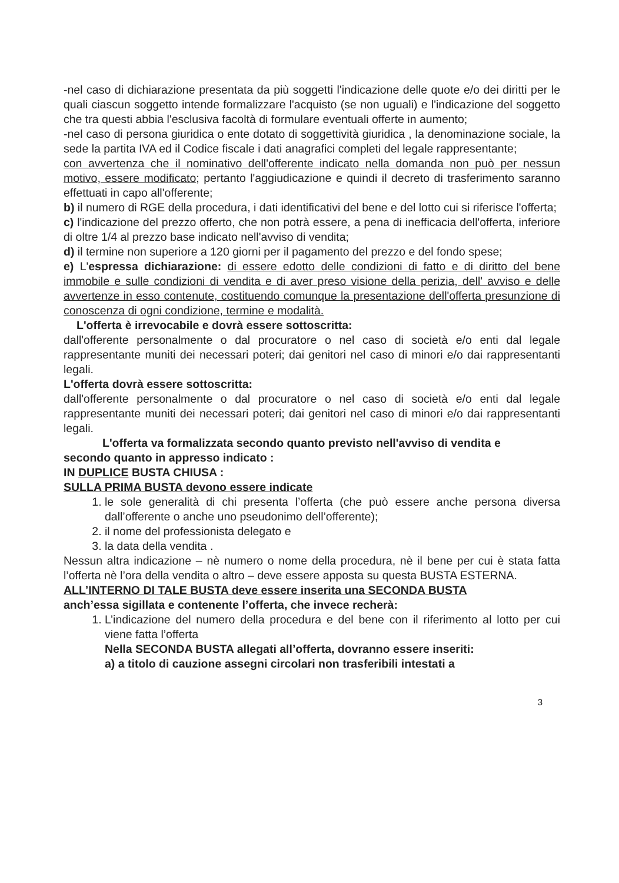-nel caso di dichiarazione presentata da più soggetti l'indicazione delle quote e/o dei diritti per le quali ciascun soggetto intende formalizzare l'acquisto (se non uguali) e l'indicazione del soggetto che tra questi abbia l'esclusiva facoltà di formulare eventuali offerte in aumento;
-nel caso di persona giuridica o ente dotato di soggettività giuridica , la denominazione sociale, la sede la partita IVA ed il Codice fiscale i dati anagrafici completi del legale rappresentante;
con avvertenza che il nominativo dell'offerente indicato nella domanda non può per nessun motivo, essere modificato; pertanto l'aggiudicazione e quindi il decreto di trasferimento saranno effettuati in capo all'offerente;
b) il numero di RGE della procedura, i dati identificativi del bene e del lotto cui si riferisce l'offerta;
c) l'indicazione del prezzo offerto, che non potrà essere, a pena di inefficacia dell'offerta, inferiore di oltre 1/4 al prezzo base indicato nell'avviso di vendita;
d) il termine non superiore a 120 giorni per il pagamento del prezzo e del fondo spese;
e) L'espressa dichiarazione: di essere edotto delle condizioni di fatto e di diritto del bene immobile e sulle condizioni di vendita e di aver preso visione della perizia, dell' avviso e delle avvertenze in esso contenute, costituendo comunque la presentazione dell'offerta presunzione di conoscenza di ogni condizione, termine e modalità.
L'offerta è irrevocabile e dovrà essere sottoscritta:
dall'offerente personalmente o dal procuratore o nel caso di società e/o enti dal legale rappresentante muniti dei necessari poteri; dai genitori nel caso di minori e/o dai rappresentanti legali.
L'offerta dovrà essere sottoscritta:
dall'offerente personalmente o dal procuratore o nel caso di società e/o enti dal legale rappresentante muniti dei necessari poteri; dai genitori nel caso di minori e/o dai rappresentanti legali.
L'offerta va formalizzata secondo quanto previsto nell'avviso di vendita e
secondo quanto in appresso indicato :
IN DUPLICE BUSTA CHIUSA :
SULLA PRIMA BUSTA devono essere indicate
1. le sole generalità di chi presenta l’offerta (che può essere anche persona diversa dall’offerente o anche uno pseudonimo dell’offerente);
2. il nome del professionista delegato e
3. la data della vendita .
Nessun altra indicazione – nè numero o nome della procedura, nè il bene per cui è stata fatta l’offerta nè l’ora della vendita o altro – deve essere apposta su questa BUSTA ESTERNA.
ALL’INTERNO DI TALE BUSTA deve essere inserita una SECONDA BUSTA
anch’essa sigillata e contenente l’offerta, che invece recherà:
1. L’indicazione del numero della procedura e del bene con il riferimento al lotto per cui viene fatta l’offerta
Nella SECONDA BUSTA allegati all’offerta, dovranno essere inseriti:
a) a titolo di cauzione assegni circolari non trasferibili intestati a
3